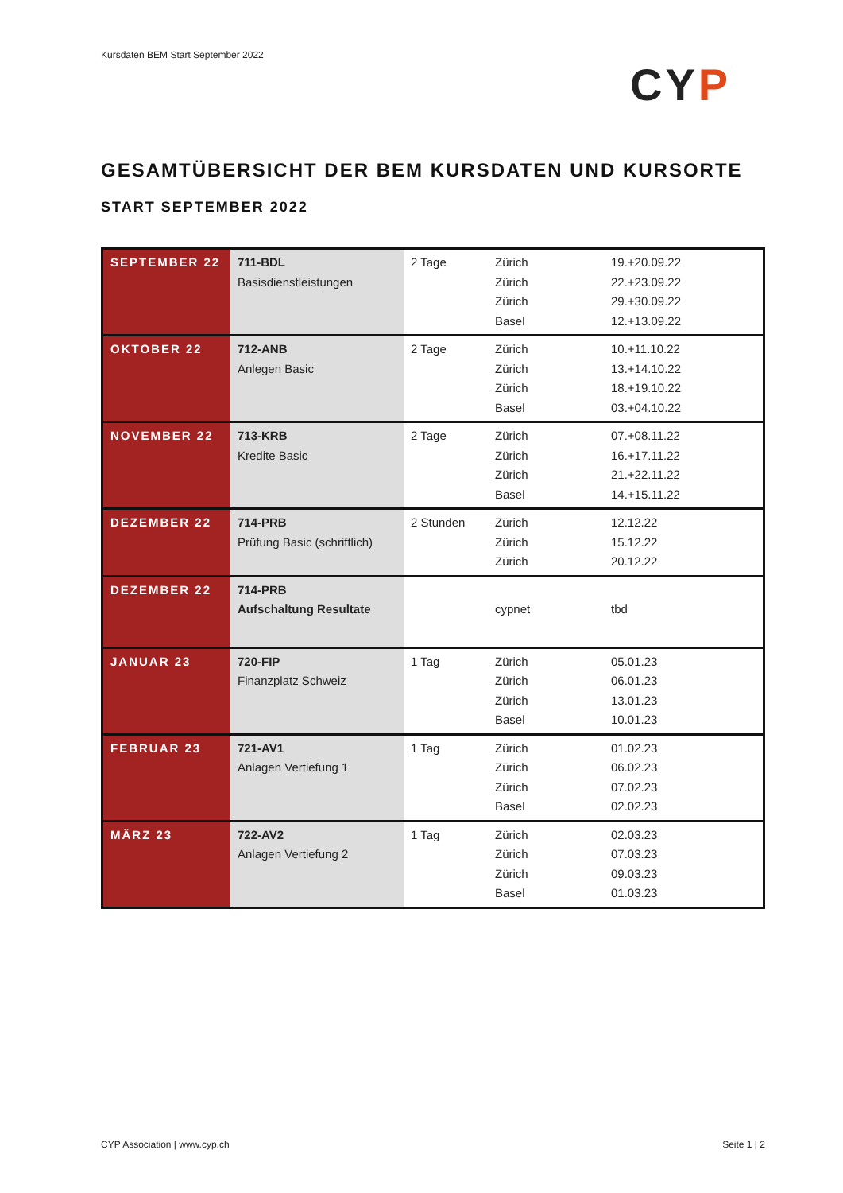Kursdaten BEM Start September 2022
CYP
GESAMTÜBERSICHT DER BEM KURSDATEN UND KURSORTE
START SEPTEMBER 2022
| SEPTEMBER 22 | 711-BDL Basisdienstleistungen | 2 Tage | Zürich Zürich Zürich Basel | 19.+20.09.22 22.+23.09.22 29.+30.09.22 12.+13.09.22 |
| OKTOBER 22 | 712-ANB Anlegen Basic | 2 Tage | Zürich Zürich Zürich Basel | 10.+11.10.22 13.+14.10.22 18.+19.10.22 03.+04.10.22 |
| NOVEMBER 22 | 713-KRB Kredite Basic | 2 Tage | Zürich Zürich Zürich Basel | 07.+08.11.22 16.+17.11.22 21.+22.11.22 14.+15.11.22 |
| DEZEMBER 22 | 714-PRB Prüfung Basic (schriftlich) | 2 Stunden | Zürich Zürich Zürich | 12.12.22 15.12.22 20.12.22 |
| DEZEMBER 22 | 714-PRB Aufschaltung Resultate | | cypnet | tbd |
| JANUAR 23 | 720-FIP Finanzplatz Schweiz | 1 Tag | Zürich Zürich Zürich Basel | 05.01.23 06.01.23 13.01.23 10.01.23 |
| FEBRUAR 23 | 721-AV1 Anlagen Vertiefung 1 | 1 Tag | Zürich Zürich Zürich Basel | 01.02.23 06.02.23 07.02.23 02.02.23 |
| MÄRZ 23 | 722-AV2 Anlagen Vertiefung 2 | 1 Tag | Zürich Zürich Zürich Basel | 02.03.23 07.03.23 09.03.23 01.03.23 |
CYP Association | www.cyp.ch Seite 1 | 2